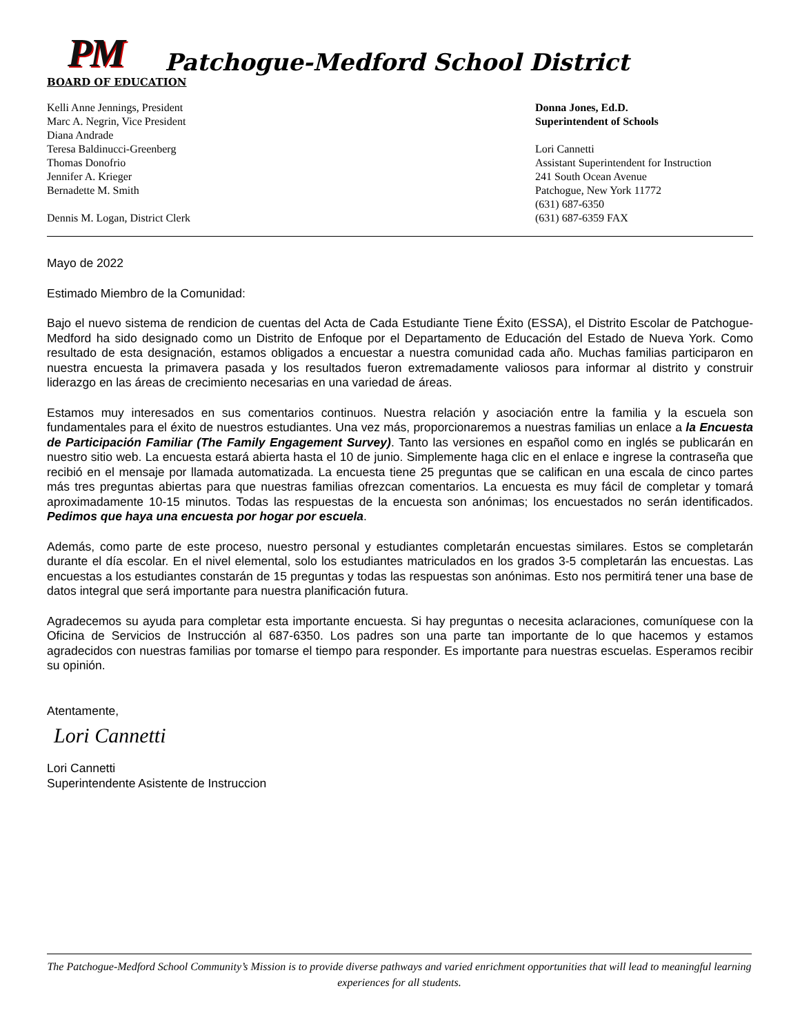PM Patchogue-Medford School District
BOARD OF EDUCATION
Kelli Anne Jennings, President
Marc A. Negrin, Vice President
Diana Andrade
Teresa Baldinucci-Greenberg
Thomas Donofrio
Jennifer A. Krieger
Bernadette M. Smith
Dennis M. Logan, District Clerk
Donna Jones, Ed.D.
Superintendent of Schools
Lori Cannetti
Assistant Superintendent for Instruction
241 South Ocean Avenue
Patchogue, New York 11772
(631) 687-6350
(631) 687-6359 FAX
Mayo de 2022
Estimado Miembro de la Comunidad:
Bajo el nuevo sistema de rendicion de cuentas del Acta de Cada Estudiante Tiene Éxito (ESSA), el Distrito Escolar de Patchogue-Medford ha sido designado como un Distrito de Enfoque por el Departamento de Educación del Estado de Nueva York. Como resultado de esta designación, estamos obligados a encuestar a nuestra comunidad cada año. Muchas familias participaron en nuestra encuesta la primavera pasada y los resultados fueron extremadamente valiosos para informar al distrito y construir liderazgo en las áreas de crecimiento necesarias en una variedad de áreas.
Estamos muy interesados en sus comentarios continuos. Nuestra relación y asociación entre la familia y la escuela son fundamentales para el éxito de nuestros estudiantes. Una vez más, proporcionaremos a nuestras familias un enlace a la Encuesta de Participación Familiar (The Family Engagement Survey). Tanto las versiones en español como en inglés se publicarán en nuestro sitio web. La encuesta estará abierta hasta el 10 de junio. Simplemente haga clic en el enlace e ingrese la contraseña que recibió en el mensaje por llamada automatizada. La encuesta tiene 25 preguntas que se califican en una escala de cinco partes más tres preguntas abiertas para que nuestras familias ofrezcan comentarios. La encuesta es muy fácil de completar y tomará aproximadamente 10-15 minutos. Todas las respuestas de la encuesta son anónimas; los encuestados no serán identificados. Pedimos que haya una encuesta por hogar por escuela.
Además, como parte de este proceso, nuestro personal y estudiantes completarán encuestas similares. Estos se completarán durante el día escolar. En el nivel elemental, solo los estudiantes matriculados en los grados 3-5 completarán las encuestas. Las encuestas a los estudiantes constarán de 15 preguntas y todas las respuestas son anónimas. Esto nos permitirá tener una base de datos integral que será importante para nuestra planificación futura.
Agradecemos su ayuda para completar esta importante encuesta. Si hay preguntas o necesita aclaraciones, comuníquese con la Oficina de Servicios de Instrucción al 687-6350. Los padres son una parte tan importante de lo que hacemos y estamos agradecidos con nuestras familias por tomarse el tiempo para responder. Es importante para nuestras escuelas. Esperamos recibir su opinión.
Atentamente,
Lori Cannetti
Lori Cannetti
Superintendente Asistente de Instruccion
The Patchogue-Medford School Community’s Mission is to provide diverse pathways and varied enrichment opportunities that will lead to meaningful learning experiences for all students.